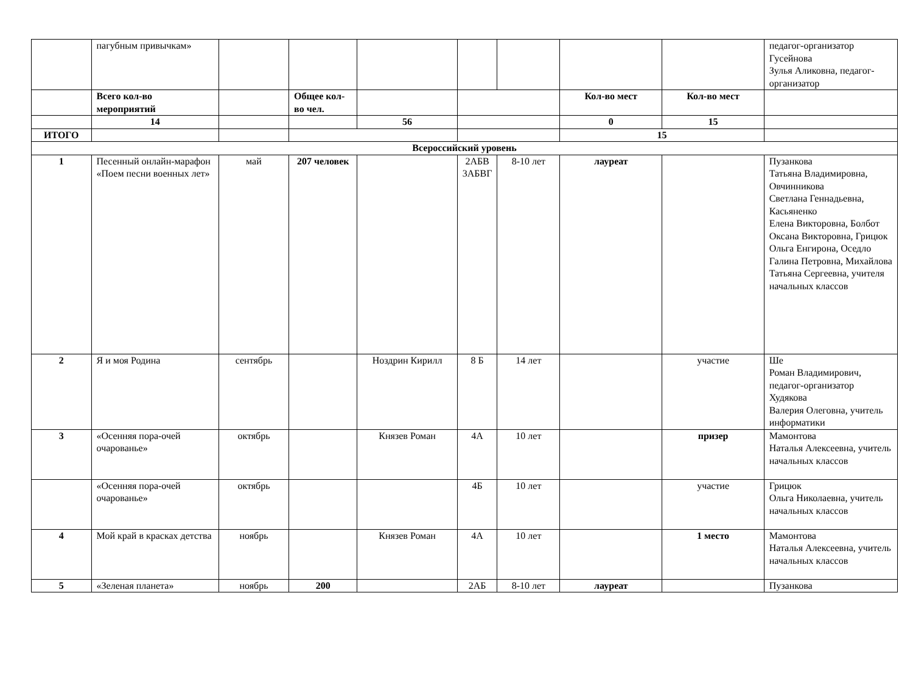| | пагубным привычкам» | | | | | | | | педагог-организатор Гусейнова Зулья Аликовна, педагог-организатор |
| | Всего кол-во мероприятий | | Общее кол-во чел. | | | | Кол-во мест | Кол-во мест | |
| | 14 | | | 56 | | | 0 | 15 | |
| ИТОГО | | | | | | | 15 | | |
| Всероссийский уровень | | | | | | | | | |
| 1 | Песенный онлайн-марафон «Поем песни военных лет» | май | 207 человек | | 2АБВ 3АБВГ | 8-10 лет | лауреат | | Пузанкова Татьяна Владимировна, Овчинникова Светлана Геннадьевна, Касьяненко Елена Викторовна, Болбот Оксана Викторовна, Грицюк Ольга Енгирона, Оседло Галина Петровна, Михайлова Татьяна Сергеевна, учителя начальных классов |
| 2 | Я и моя Родина | сентябрь | | Ноздрин Кирилл | 8 Б | 14 лет | | участие | Ше Роман Владимирович, педагог-организатор Худякова Валерия Олеговна, учитель информатики |
| 3 | «Осенняя пора-очей очарованье» | октябрь | | Князев Роман | 4А | 10 лет | | призер | Мамонтова Наталья Алексеевна, учитель начальных классов |
| | «Осенняя пора-очей очарованье» | октябрь | | | 4Б | 10 лет | | участие | Грицюк Ольга Николаевна, учитель начальных классов |
| 4 | Мой край в красках детства | ноябрь | | Князев Роман | 4А | 10 лет | | 1 место | Мамонтова Наталья Алексеевна, учитель начальных классов |
| 5 | «Зеленая планета» | ноябрь | 200 | | 2АБ | 8-10 лет | лауреат | | Пузанкова |